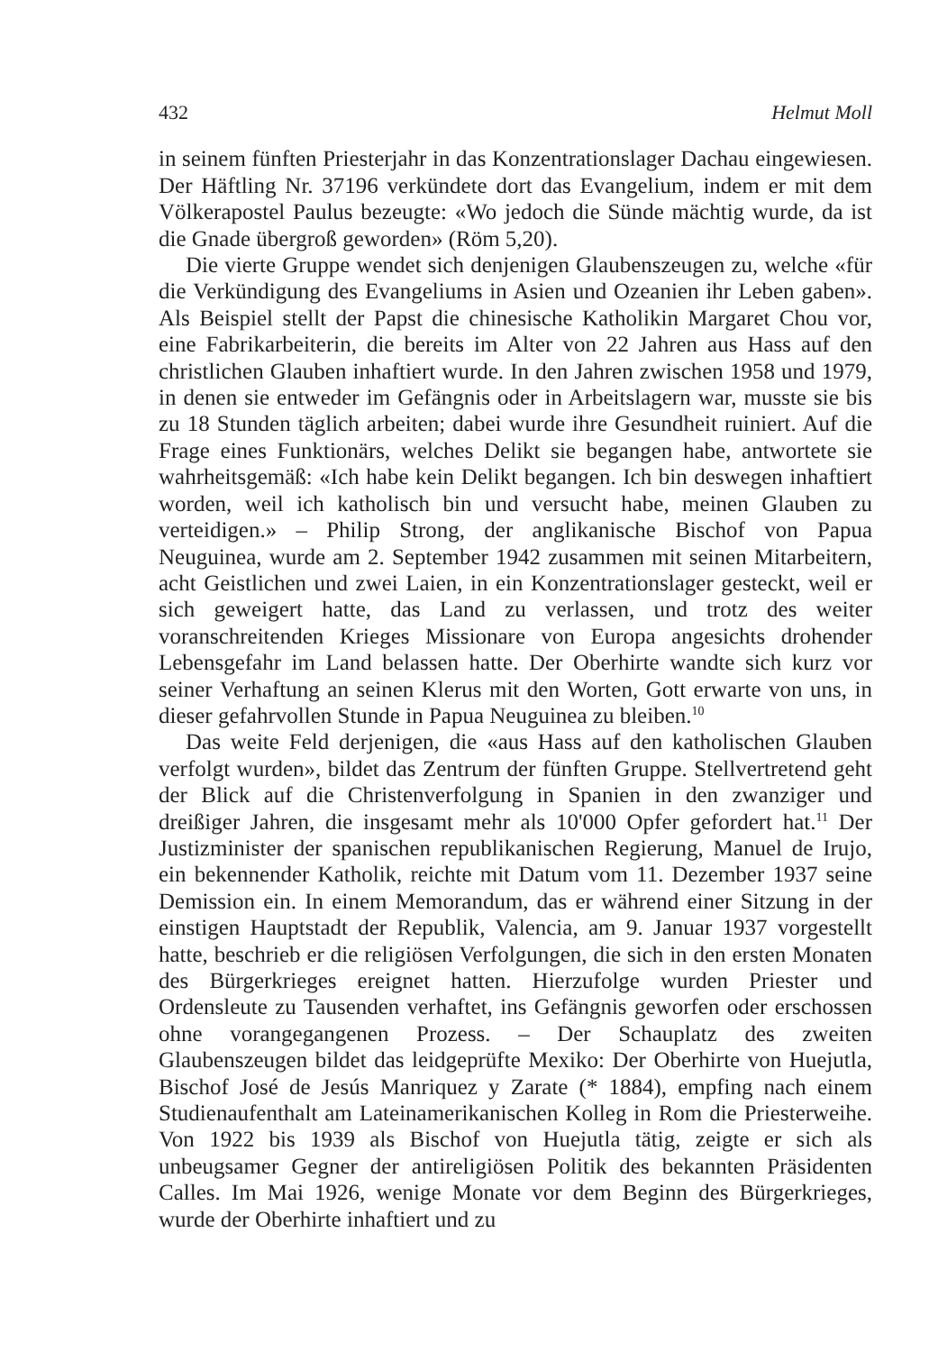432 Helmut Moll
in seinem fünften Priesterjahr in das Konzentrationslager Dachau eingewiesen. Der Häftling Nr. 37196 verkündete dort das Evangelium, indem er mit dem Völkerapostel Paulus bezeugte: «Wo jedoch die Sünde mächtig wurde, da ist die Gnade übergroß geworden» (Röm 5,20).
Die vierte Gruppe wendet sich denjenigen Glaubenszeugen zu, welche «für die Verkündigung des Evangeliums in Asien und Ozeanien ihr Leben gaben». Als Beispiel stellt der Papst die chinesische Katholikin Margaret Chou vor, eine Fabrikarbeiterin, die bereits im Alter von 22 Jahren aus Hass auf den christlichen Glauben inhaftiert wurde. In den Jahren zwischen 1958 und 1979, in denen sie entweder im Gefängnis oder in Arbeitslagern war, musste sie bis zu 18 Stunden täglich arbeiten; dabei wurde ihre Gesundheit ruiniert. Auf die Frage eines Funktionärs, welches Delikt sie begangen habe, antwortete sie wahrheitsgemäß: «Ich habe kein Delikt begangen. Ich bin deswegen inhaftiert worden, weil ich katholisch bin und versucht habe, meinen Glauben zu verteidigen.» – Philip Strong, der anglikanische Bischof von Papua Neuguinea, wurde am 2. September 1942 zusammen mit seinen Mitarbeitern, acht Geistlichen und zwei Laien, in ein Konzentrationslager gesteckt, weil er sich geweigert hatte, das Land zu verlassen, und trotz des weiter voranschreitenden Krieges Missionare von Europa angesichts drohender Lebensgefahr im Land belassen hatte. Der Oberhirte wandte sich kurz vor seiner Verhaftung an seinen Klerus mit den Worten, Gott erwarte von uns, in dieser gefahrvollen Stunde in Papua Neuguinea zu bleiben.<sup>10</sup>
Das weite Feld derjenigen, die «aus Hass auf den katholischen Glauben verfolgt wurden», bildet das Zentrum der fünften Gruppe. Stellvertretend geht der Blick auf die Christenverfolgung in Spanien in den zwanziger und dreißiger Jahren, die insgesamt mehr als 10'000 Opfer gefordert hat.<sup>11</sup> Der Justizminister der spanischen republikanischen Regierung, Manuel de Irujo, ein bekennender Katholik, reichte mit Datum vom 11. Dezember 1937 seine Demission ein. In einem Memorandum, das er während einer Sitzung in der einstigen Hauptstadt der Republik, Valencia, am 9. Januar 1937 vorgestellt hatte, beschrieb er die religiösen Verfolgungen, die sich in den ersten Monaten des Bürgerkrieges ereignet hatten. Hierzufolge wurden Priester und Ordensleute zu Tausenden verhaftet, ins Gefängnis geworfen oder erschossen ohne vorangegangenen Prozess. – Der Schauplatz des zweiten Glaubenszeugen bildet das leidgeprüfte Mexiko: Der Oberhirte von Huejutla, Bischof José de Jesús Manriquez y Zarate (* 1884), empfing nach einem Studienaufenthalt am Lateinamerikanischen Kolleg in Rom die Priesterweihe. Von 1922 bis 1939 als Bischof von Huejutla tätig, zeigte er sich als unbeugsamer Gegner der antireligiösen Politik des bekannten Präsidenten Calles. Im Mai 1926, wenige Monate vor dem Beginn des Bürgerkrieges, wurde der Oberhirte inhaftiert und zu